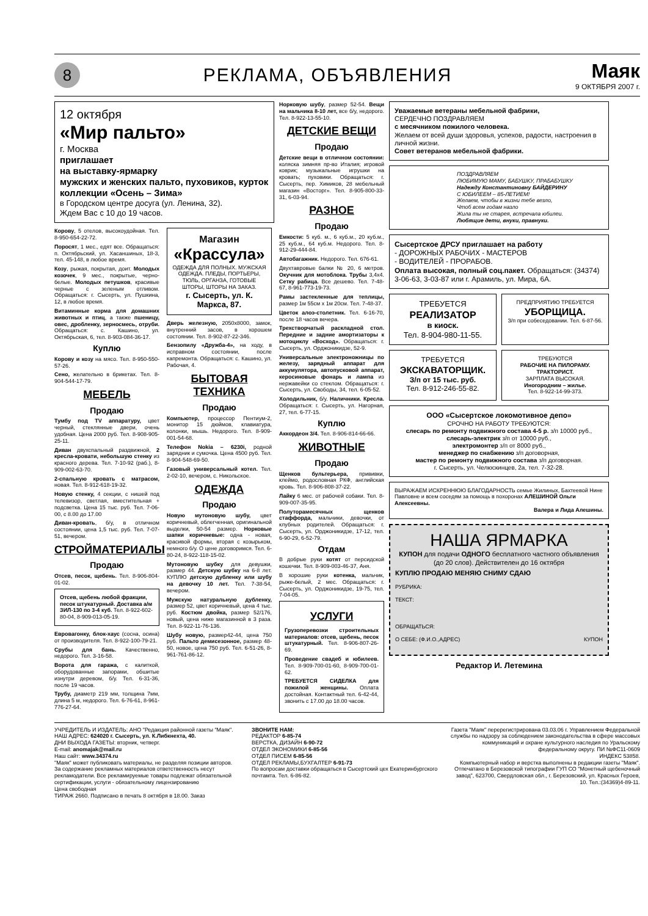8
РЕКЛАМА, ОБЪЯВЛЕНИЯ Маяк
9 ОКТЯБРЯ 2007 г.
12 октября
«Мир пальто»
г. Москва
приглашает
на выставку-ярмарку
мужских и женских пальто, пуховиков, курток коллекции «Осень – Зима»
в Городском центре досуга (ул. Ленина, 32).
Ждем Вас с 10 до 19 часов.
Корову, 5 отелов, высокоудойная. Тел. 8-950-654-22-72.
Поросят, 1 мес., едят все. Обращаться: п. Октябрьский, ул. Ха­саншиных, 18-3, тел. 45-148, в любое время.
Козу, рыжая, покрытая, доит. Молодых козочек, 9 мес., покрытые, черно-белые. Молодых петушков, красивые черные с зеленым отливом. Обращаться: г. Сысерть, ул. Пушкина, 12, в любое время.
Витаминные корма для домашних животных и птиц, а также пшеницу, овес, дробленку, зерносмесь, отруби. Обращаться: с. Кашино, ул. Октябрьская, 6, тел. 8-903-084-36-17.
Куплю
Корову и козу на мясо. Тел. 8-950-550-57-26.
Сено, желательно в брикетах. Тел. 8-904-544-17-79.
МЕБЕЛЬ
Продаю
Тумбу под TV аппаратуру, цвет черный, стеклянные двери, очень удобная. Цена 2000 руб. Тел. 8-908-905-25-11.
Диван двухспальный раздвижной, 2 кресла-кровати, небольшую стенку из красного дерева. Тел. 7-10-92 (раб.), 8-909-002-63-70.
2-спальную кровать с матрасом, новая. Тел. 8-912-618-19-32.
Новую стенку, 4 секции, с нишей под телевизор, светлая, вместительная + подсветка. Цена 15 тыс. руб. Тел. 7-06-00, с 8.00 до 17.00
Диван-кровать, б/у, в отличном состоянии, цена 1,5 тыс. руб. Тел. 7-07-51, вечером.
СТРОЙМАТЕРИАЛЫ
Продаю
Отсев, песок, щебень. Тел. 8-906-804-01-02.
Отсев, щебень любой фракции, песок штукатурный. Доставка а/м ЗИЛ-130 по 3-4 куб. Тел. 8-922-602-80-04, 8-909-013-05-19.
Евровагонку, блок-хаус (сосна, осина) от производителя. Тел. 8-922-100-79-21.
Срубы для бань. Качественно, недорого. Тел. 3-16-58.
Ворота для гаража, с калиткой, оборудованные запорами, обшитые изнутри деревом, б/у. Тел. 6-31-36, после 19 часов.
Трубу, диаметр 219 мм, толщина 7мм, длина 5 м, недорого. Тел. 6-76-61, 8-961-776-27-64.
Магазин
«Крассула»
ОДЕЖДА ДЛЯ ПОЛНЫХ. МУЖСКАЯ ОДЕЖДА. ПЛЕДЫ, ПОРТЬЕРЫ, ТЮЛЬ, ОРГАНЗА, ГОТОВЫЕ ШТОРЫ, ШТОРЫ НА ЗАКАЗ.
г. Сысерть, ул. К. Маркса, 87.
Дверь железную, 2050х8000, замок, внутренний засов, в хорошем состоянии. Тел. 8-902-87-22-346.
Бензопилу «Дружба-4», на ходу, в исправном состоянии, после капремонта. Обращаться: с. Кашино, ул. Рабочая, 4.
БЫТОВАЯ ТЕХНИКА
Продаю
Компьютер, процессор Пентиум-2, монитор 15 дюймов, клавиатура, колонки, мышь. Недорого. Тел. 8-909-001-54-68.
Телефон Nokia – 6230i, родной зарядник и сумочка. Цена 4500 руб. Тел. 8-904-548-69-50.
Газовый универсальный котел. Тел. 2-02-10, вечером, с. Никольское.
ОДЕЖДА
Продаю
Новую мутоновую шубу, цвет коричневый, облегченная, оригинальной выделки, 50-54 размер. Норковые шапки коричневые: одна - новая, красивой формы, вторая с козырьком, немного б/у. О цене договоримся. Тел. 6-80-24, 8-922-118-15-02.
Мутоновую шубку для девушки, размер 44. Детскую шубку на 6-8 лет. КУПЛЮ детскую дубленку или шубу на девочку 10 лет. Тел. 7-38-54, вечером.
Мужскую натуральную дубленку, размер 52, цвет коричневый, цена 4 тыс. руб. Костюм двойка, размер 52/176, новый, цена ниже магазинной в 3 раза. Тел. 8-922-11-76-136.
Шубу новую, размер42-44, цена 750 руб. Пальто демисезонное, размер 48-50, новое, цена 750 руб. Тел. 6-51-26, 8-961-761-86-12.
Норковую шубу, размер 52-54. Вещи на мальчика 8-10 лет, все б/у, недорого. Тел. 8-922-13-55-10.
ДЕТСКИЕ ВЕЩИ
Продаю
Детские вещи в отличном состоянии: коляска зимняя пр-во Италия; игровой коврик; музыкальные игрушки на кровать; пуховики. Обращаться: г. Сысерть, пер. Химиков, 28 мебельный магазин «Восторг». Тел. 8-905-800-33-31, 6-03-94.
РАЗНОЕ
Продаю
Емкости: 5 куб. м., 6 куб.м., 20 куб.м., 25 куб.м., 64 куб.м. Недорого. Тел. 8-912-29-444-84.
Автобагажник. Недорого. Тел. 676-61.
Двухтавровые балки № 20, 6 метров. Окучник для мотоблока. Трубы 3,4х4. Сетку рабица. Все дешево. Тел. 7-48-67, 8-961-773-19-73.
Рамы застекленные для теплицы, размер 1м 55см х 1м 20см. Тел. 7-48-37.
Цветок алоэ-столетник. Тел. 6-16-70, после 18 часов вечера.
Трехстворчатый раскладной стол. Передние и задние амортизаторы к мотоциклу «Восход». Обращаться: г. Сысерть, ул. Орджоникидзе, 52-9.
Универсальные электроножницы по железу, зарядный аппарат для аккумулятора, автопусковой аппарат, керосиновые фонарь и лампа из нержавейки со стеклом. Обращаться: г. Сысерть, ул. Свободы, 34, тел. 6-05-52.
Холодильник, б/у. Наличники. Кресла. Обращаться: г. Сысерть, ул. Нагорная, 27, тел. 6-77-15.
Куплю
Аккордеон 3/4. Тел. 8-906-814-66-66.
ЖИВОТНЫЕ
Продаю
Щенков бультерьера, прививки, клеймо, родословная РКФ, английская кровь. Тел. 8-906-808-37-22.
Лайку 6 мес. от рабочей собаки. Тел. 8-909-007-35-95.
Полуторамесячных щенков стаффорда, мальчики, девочки, от клубных родителей. Обращаться: г. Сысерть, ул. Орджоникидзе, 17-12, тел. 6-90-29, 6-52-79.
Отдам
В добрые руки котят от персидской кошечки. Тел. 8-909-003-46-37, Аня.
В хорошие руки котенка, мальчик, рыже-белый, 2 мес. Обращаться: г. Сысерть, ул. Орджоникидзе, 19-75, тел. 7-04-05.
УСЛУГИ
Грузоперевозки строительных материалов: отсев, щебень, песок штукатурный. Тел. 8-906-807-26-69.
Проведение свадеб и юбилеев. Тел. 8-909-700-01-60, 8-909-700-01-62.
ТРЕБУЕТСЯ СИДЕЛКА для пожилой женщины. Оплата достойная. Контактный тел. 6-42-44, звонить с 17.00 до 18.00 часов.
Уважаемые ветераны мебельной фабрики,
СЕРДЕЧНО ПОЗДРАВЛЯЕМ
с месячником пожилого человека.
Желаем от всей души здоровья, успехов, радости, настроения в личной жизни.
Совет ветеранов мебельной фабрики.
ПОЗДРАВЛЯЕМ
ЛЮБИМУЮ МАМУ, БАБУШКУ, ПРАБАБУШКУ
Надежду Константиновну БАЙДЕРИНУ
С ЮБИЛЕЕМ – 85-ЛЕТИЕМ!
Желаем, чтобы в жизни тебе везло,
Чтоб всем годам назло
Жила ты не старея, встречала юбилеи.
Любящие дети, внуки, правнуки.
Сысертское ДРСУ приглашает на работу
- ДОРОЖНЫХ РАБОЧИХ - МАСТЕРОВ
- ВОДИТЕЛЕЙ - ПРОРАБОВ.
Оплата высокая, полный соц.пакет. Обращаться: (34374) 3-06-63, 3-03-87 или г. Арамиль, ул. Мира, 6А.
ТРЕБУЕТСЯ
РЕАЛИЗАТОР
в киоск.
Тел. 8-904-980-11-55.
ПРЕДПРИЯТИЮ ТРЕБУЕТСЯ
УБОРЩИЦА.
З/п при собеседовании. Тел. 6-87-56.
ТРЕБУЕТСЯ
ЭКСКАВАТОРЩИК.
З/п от 15 тыс. руб.
Тел. 8-912-246-55-82.
ТРЕБУЮТСЯ
РАБОЧИЕ НА ПИЛОРАМУ. ТРАКТОРИСТ.
ЗАРПЛАТА ВЫСОКАЯ.
Иногородним – жилье.
Тел. 8-922-14-99-373.
ООО «Сысертское локомотивное депо»
СРОЧНО НА РАБОТУ ТРЕБУЮТСЯ:
слесарь по ремонту подвижного состава 4-5 р. з/п 10000 руб.,
слесарь-электрик з/п от 10000 руб.,
электромонтер з/п от 8000 руб.,
менеджер по снабжению з/п договорная,
мастер по ремонту подвижного состава з/п договорная.
г. Сысерть, ул. Челюскинцев, 2а, тел. 7-32-28.
ВЫРАЖАЕМ ИСКРЕННЮЮ БЛАГОДАРНОСТЬ семье Жилиных, Бахтеевой Нине Павловне и всем соседям за помощь в похоронах АЛЕШИНОЙ Ольги Алексеевны.
Валера и Лида Алешины.
НАША ЯРМАРКА
КУПОН для подачи ОДНОГО бесплатного частного объявления (до 20 слов). Действителен до 16 октября
КУПЛЮ ПРОДАЮ МЕНЯЮ СНИМУ СДАЮ
РУБРИКА:
ТЕКСТ:
ОБРАЩАТЬСЯ:
О СЕБЕ: (Ф.И.О.,АДРЕС) КУПОН
Редактор И. Летемина
УЧРЕДИТЕЛЬ И ИЗДАТЕЛЬ: АНО "Редакция районной газеты "Маяк".
НАШ АДРЕС: 624020 г. Сысерть, ул. К.Либкнехта, 40.
ДНИ ВЫХОДА ГАЗЕТЫ: вторник, четверг.
E-mail: anomajak@mail.ru
Наш сайт: www.34374.ru
"Маяк" может публиковать материалы, не разделяя позиции авторов.
За содержание рекламных материалов ответственность несут рекламодатели. Все рекламируемые товары подлежат обязательной сертификации, услуги - обязательному лицензированию
Цена свободная
ТИРАЖ 2660. Подписано в печать 8 октября в 18.00. Заказ
ЗВОНИТЕ НАМ:
РЕДАКТОР 6-85-74
ВЕРСТКА, ДИЗАЙН 6-90-72
ОТДЕЛ ЭКОНОМИКИ 6-85-56
ОТДЕЛ ПИСЕМ 6-85-56
ОТДЕЛ РЕКЛАМЫ,БУХГАЛТЕР 6-91-73
По вопросам доставки обращаться в Сысертский цех Екатеринбургского почтамта. Тел. 6-86-82.
Газета "Маяк" перерегистрирована 03.03.06 г. Управлением Федеральной службы по надзору за соблюдением законодательства в сфере массовых коммуникаций и охране культурного наследия по Уральскому федеральному округу. ПИ №ФС11-0609
ИНДЕКС 53858.
Компьютерный набор и верстка выполнены в редакции газеты "Маяк".
Отпечатано в Березовской типографии ГУП СО "Монетный щебеночный завод", 623700, Свердловская обл., г. Березовский, ул. Красных Героев, 10. Тел.:(34369)4-89-11.